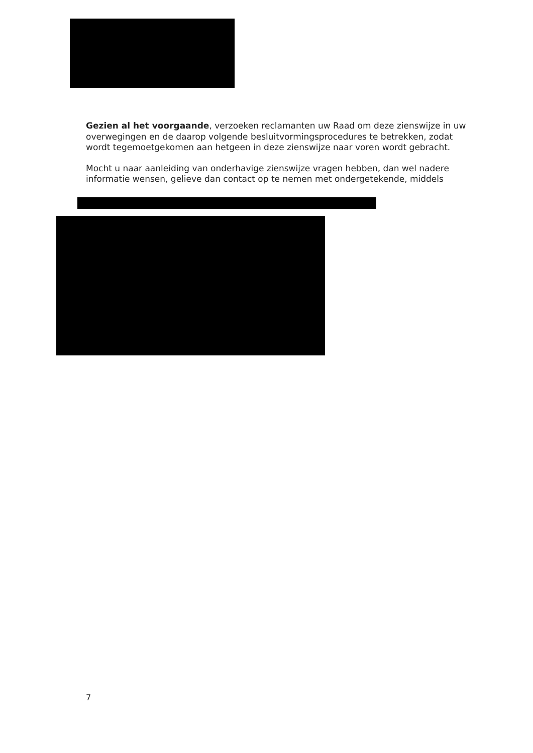Gezien al het voorgaande, verzoeken reclamanten uw Raad om deze zienswijze in uw overwegingen en de daarop volgende besluitvormingsprocedures te betrekken, zodat wordt tegemoetgekomen aan hetgeen in deze zienswijze naar voren wordt gebracht.
Mocht u naar aanleiding van onderhavige zienswijze vragen hebben, dan wel nadere informatie wensen, gelieve dan contact op te nemen met ondergetekende, middels
7